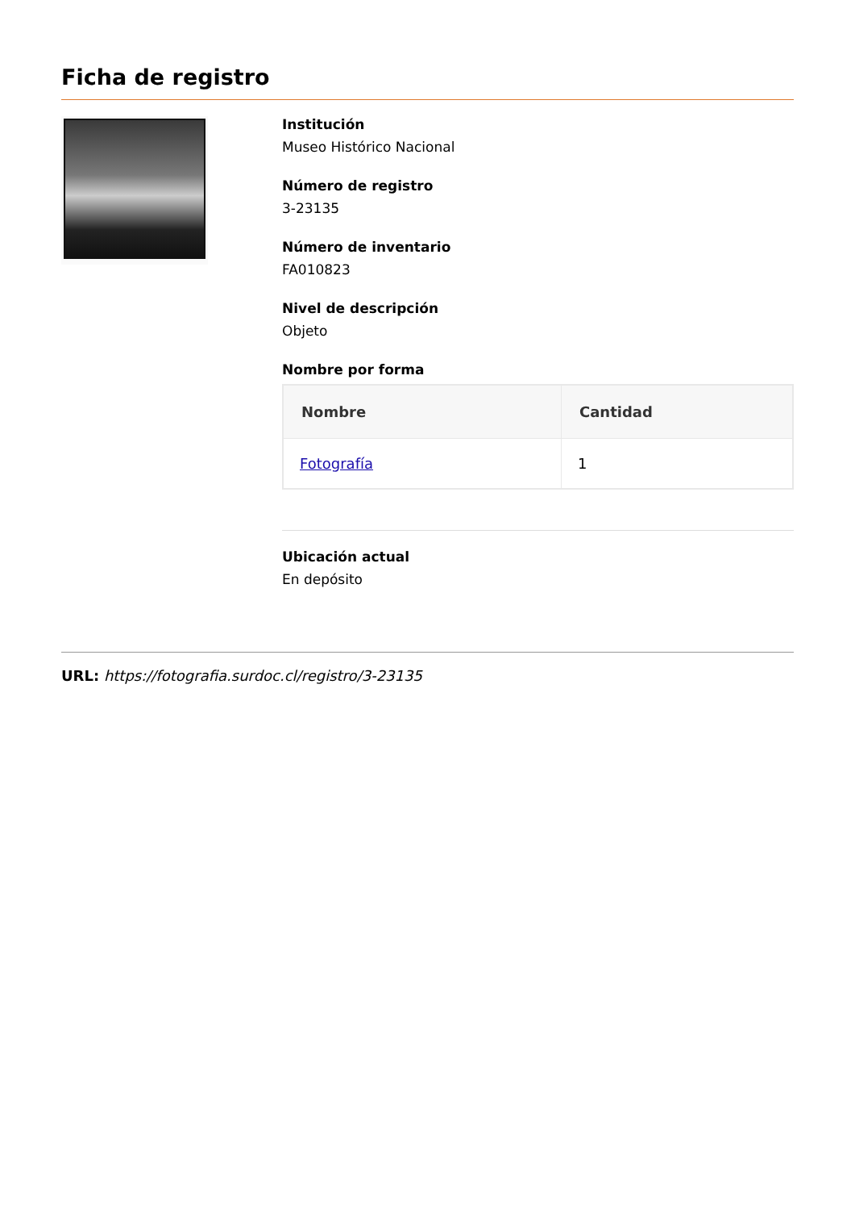Ficha de registro
Institución
Museo Histórico Nacional
Número de registro
3-23135
Número de inventario
FA010823
Nivel de descripción
Objeto
Nombre por forma
| Nombre | Cantidad |
| --- | --- |
| Fotografía | 1 |
Ubicación actual
En depósito
URL: https://fotografia.surdoc.cl/registro/3-23135